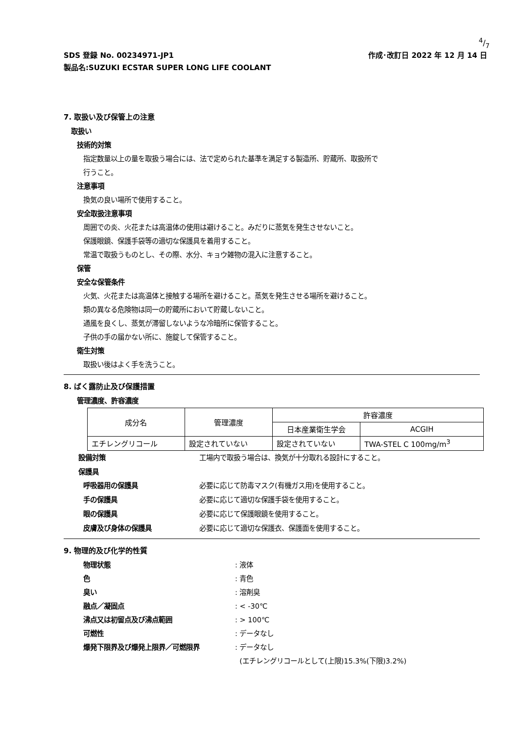4/7
SDS 登録 No. 00234971-JP1 作成･改訂日 2022 年 12 月 14 日
製品名:SUZUKI ECSTAR SUPER LONG LIFE COOLANT
7. 取扱い及び保管上の注意
取扱い
技術的対策
指定数量以上の量を取扱う場合には、法で定められた基準を満足する製造所、貯蔵所、取扱所で
行うこと。
注意事項
換気の良い場所で使用すること。
安全取扱注意事項
周囲での炎、火花または高温体の使用は避けること。みだりに蒸気を発生させないこと。
保護眼鏡、保護手袋等の適切な保護具を着用すること。
常温で取扱うものとし、その際、水分、キョウ雑物の混入に注意すること。
保管
安全な保管条件
火気、火花または高温体と接触する場所を避けること。蒸気を発生させる場所を避けること。
類の異なる危険物は同一の貯蔵所において貯蔵しないこと。
通風を良くし、蒸気が滞留しないような冷暗所に保管すること。
子供の手の届かない所に、施錠して保管すること。
衛生対策
取扱い後はよく手を洗うこと。
8. ばく露防止及び保護措置
管理濃度、許容濃度
| 成分名 | 管理濃度 | 許容濃度 | |
| --- | --- | --- | --- |
| | | 日本産業衛生学会 | ACGIH |
| エチレングリコール | 設定されていない | 設定されていない | TWA-STEL C 100mg/m<sup>3</sup> |
設備対策 工場内で取扱う場合は、換気が十分取れる設計にすること。
保護具
呼吸器用の保護具 必要に応じて防毒マスク(有機ガス用)を使用すること。
手の保護具 必要に応じて適切な保護手袋を使用すること。
眼の保護具 必要に応じて保護眼鏡を使用すること。
皮膚及び身体の保護具 必要に応じて適切な保護衣、保護面を使用すること。
9. 物理的及び化学的性質
物理状態: 液体
色: 青色
臭い: 溶剤臭
融点／凝固点: < -30℃
沸点又は初留点及び沸点範囲: > 100℃
可燃性: データなし
爆発下限界及び爆発上限界／可燃限界: データなし
(エチレングリコールとして(上限)15.3%(下限)3.2%)